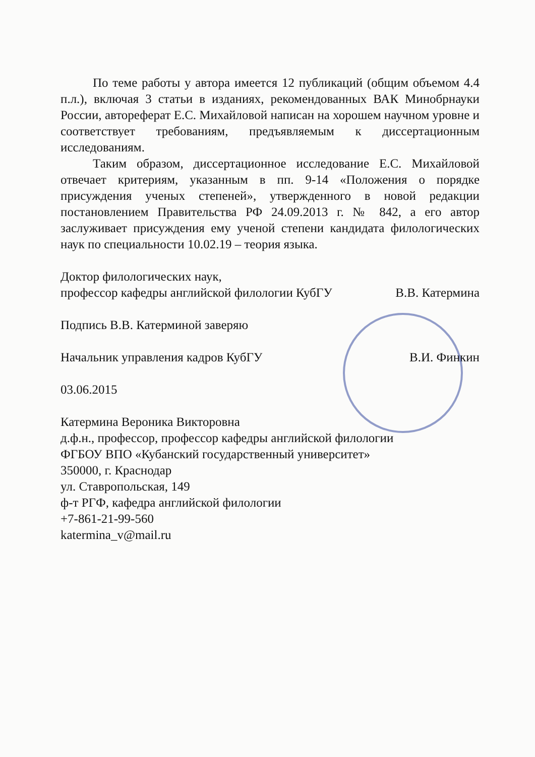По теме работы у автора имеется 12 публикаций (общим объемом 4.4 п.л.), включая 3 статьи в изданиях, рекомендованных ВАК Минобрнауки России, автореферат Е.С. Михайловой написан на хорошем научном уровне и соответствует требованиям, предъявляемым к диссертационным исследованиям.
Таким образом, диссертационное исследование Е.С. Михайловой отвечает критериям, указанным в пп. 9-14 «Положения о порядке присуждения ученых степеней», утвержденного в новой редакции постановлением Правительства РФ 24.09.2013 г. № 842, а его автор заслуживает присуждения ему ученой степени кандидата филологических наук по специальности 10.02.19 – теория языка.
Доктор филологических наук,
профессор кафедры английской филологии КубГУ В.В. Катермина
Подпись В.В. Катерминой заверяю
Начальник управления кадров КубГУ В.И. Финкин
03.06.2015
Катермина Вероника Викторовна
д.ф.н., профессор, профессор кафедры английской филологии
ФГБОУ ВПО «Кубанский государственный университет»
350000, г. Краснодар
ул. Ставропольская, 149
ф-т РГФ, кафедра английской филологии
+7-861-21-99-560
katermina_v@mail.ru